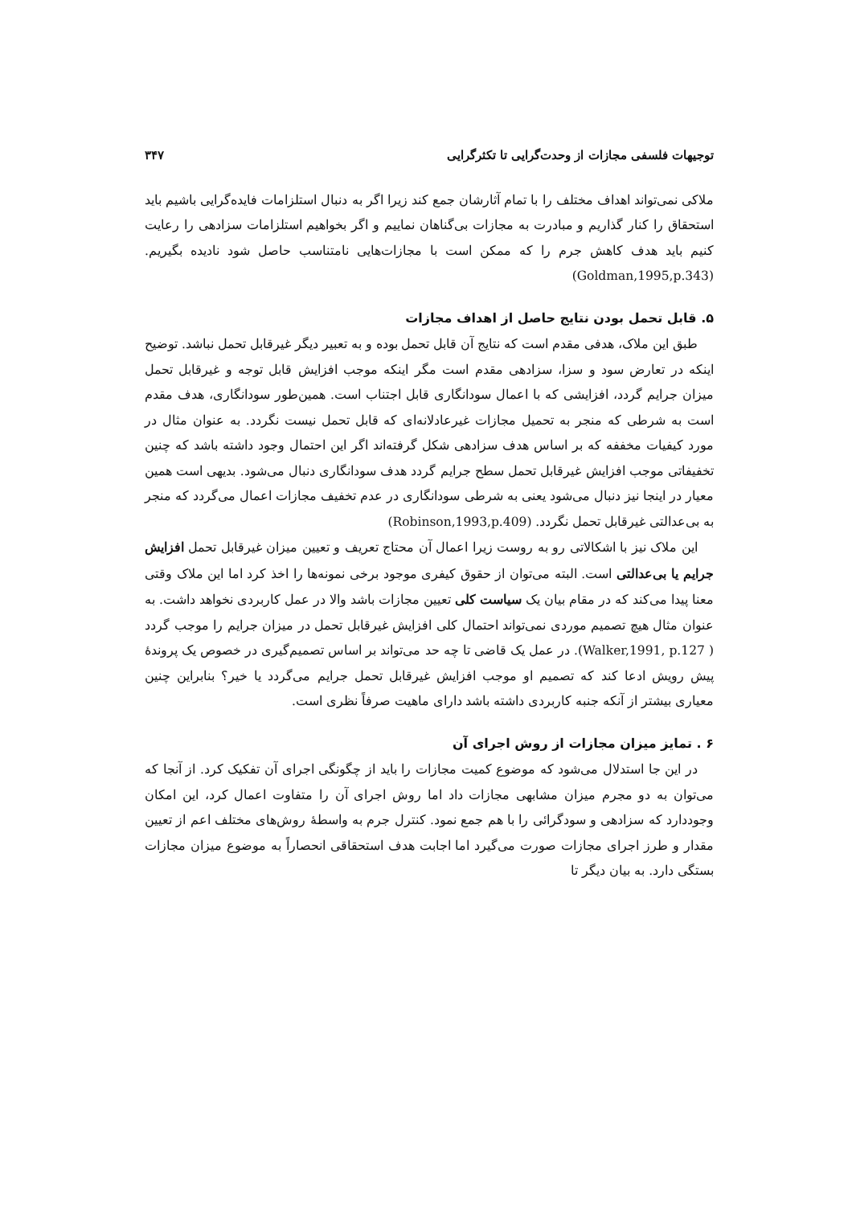توجیهات فلسفی مجازات از وحدت‌گرایی تا تکثرگرایی ۳۴۷
ملاکی نمی‌تواند اهداف مختلف را با تمام آثارشان جمع کند زیرا اگر به دنبال استلزامات فایده‌گرایی باشیم باید استحقاق را کنار گذاریم و مبادرت به مجازات بی‌گناهان نماییم و اگر بخواهیم استلزامات سزادهی را رعایت کنیم باید هدف کاهش جرم را که ممکن است با مجازات‌هایی نامتناسب حاصل شود نادیده بگیریم. (Goldman,1995,p.343)
۵. قابل تحمل بودن نتایج حاصل از اهداف مجازات
طبق این ملاک، هدفی مقدم است که نتایج آن قابل تحمل بوده و به تعبیر دیگر غیرقابل تحمل نباشد. توضیح اینکه در تعارض سود و سزا، سزادهی مقدم است مگر اینکه موجب افزایش قابل توجه و غیرقابل تحمل میزان جرایم گردد، افزایشی که با اعمال سودانگاری قابل اجتناب است. همین‌طور سودانگاری، هدف مقدم است به شرطی که منجر به تحمیل مجازات غیرعادلانه‌ای که قابل تحمل نیست نگردد. به عنوان مثال در مورد کیفیات مخففه که بر اساس هدف سزادهی شکل گرفته‌اند اگر این احتمال وجود داشته باشد که چنین تخفیفاتی موجب افزایش غیرقابل تحمل سطح جرایم گردد هدف سودانگاری دنبال می‌شود. بدیهی است همین معیار در اینجا نیز دنبال می‌شود یعنی به شرطی سودانگاری در عدم تخفیف مجازات اعمال می‌گردد که منجر به بی‌عدالتی غیرقابل تحمل نگردد. (Robinson,1993,p.409)
این ملاک نیز با اشکالاتی رو به روست زیرا اعمال آن محتاج تعریف و تعیین میزان غیرقابل تحمل افزایش جرایم یا بی‌عدالتی است. البته می‌توان از حقوق کیفری موجود برخی نمونه‌ها را اخذ کرد اما این ملاک وقتی معنا پیدا می‌کند که در مقام بیان یک سیاست کلی تعیین مجازات باشد والا در عمل کاربردی نخواهد داشت. به عنوان مثال هیچ تصمیم موردی نمی‌تواند احتمال کلی افزایش غیرقابل تحمل در میزان جرایم را موجب گردد ( Walker,1991, p.127). در عمل یک قاضی تا چه حد می‌تواند بر اساس تصمیم‌گیری در خصوص یک پروندهٔ پیش رویش ادعا کند که تصمیم او موجب افزایش غیرقابل تحمل جرایم می‌گردد یا خیر؟ بنابراین چنین معیاری بیشتر از آنکه جنبه کاربردی داشته باشد دارای ماهیت صرفاً نظری است.
۶ . تمایز میزان مجازات از روش اجرای آن
در این جا استدلال می‌شود که موضوع کمیت مجازات را باید از چگونگی اجرای آن تفکیک کرد. از آنجا که می‌توان به دو مجرم میزان مشابهی مجازات داد اما روش اجرای آن را متفاوت اعمال کرد، این امکان وجوددارد که سزادهی و سودگرائی را با هم جمع نمود. کنترل جرم به واسطهٔ روش‌های مختلف اعم از تعیین مقدار و طرز اجرای مجازات صورت می‌گیرد اما اجابت هدف استحقاقی انحصاراً به موضوع میزان مجازات بستگی دارد. به بیان دیگر تا